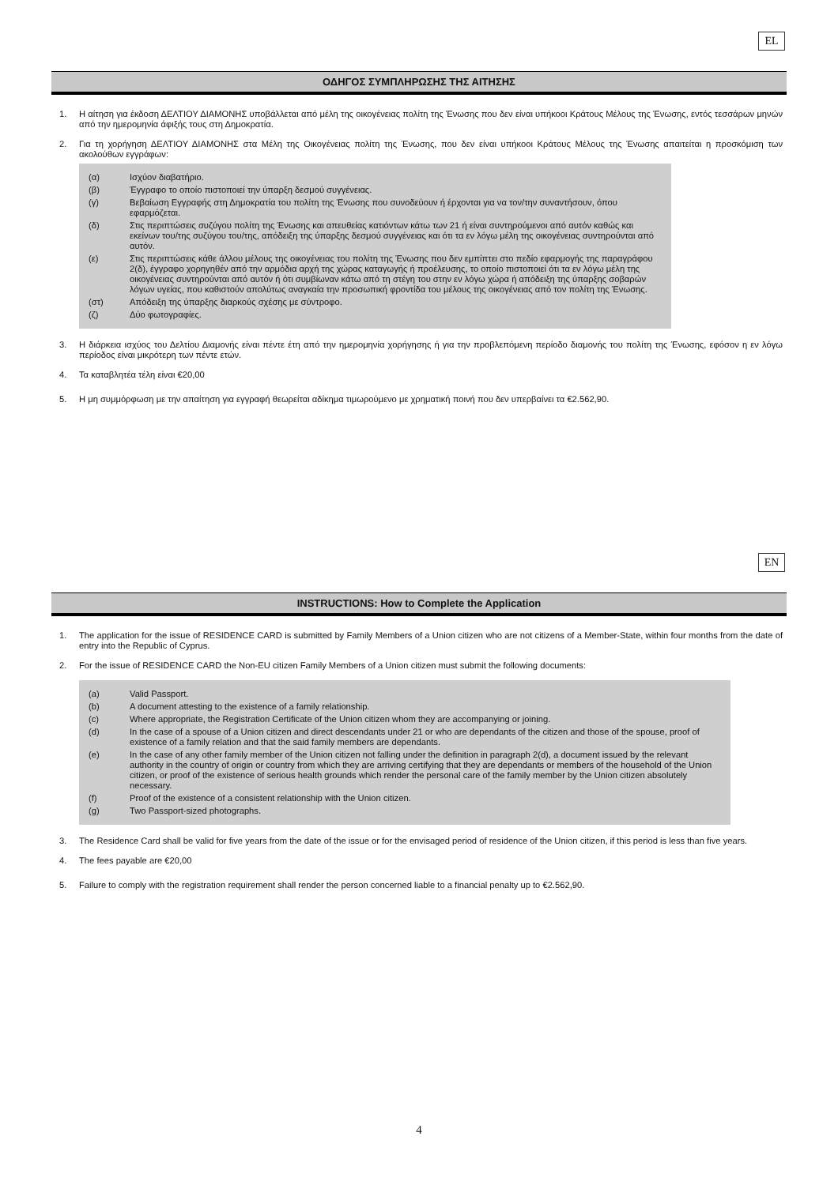EL
ΟΔΗΓΟΣ ΣΥΜΠΛΗΡΩΣΗΣ ΤΗΣ ΑΙΤΗΣΗΣ
1. Η αίτηση για έκδοση ΔΕΛΤΙΟΥ ΔΙΑΜΟΝΗΣ υποβάλλεται από μέλη της οικογένειας πολίτη της Ένωσης που δεν είναι υπήκοοι Κράτους Μέλους της Ένωσης, εντός τεσσάρων μηνών από την ημερομηνία άφιξής τους στη Δημοκρατία.
2. Για τη χορήγηση ΔΕΛΤΙΟΥ ΔΙΑΜΟΝΗΣ στα Μέλη της Οικογένειας πολίτη της Ένωσης, που δεν είναι υπήκοοι Κράτους Μέλους της Ένωσης απαιτείται η προσκόμιση των ακολούθων εγγράφων:
(α) Ισχύον διαβατήριο.
(β) Έγγραφο το οποίο πιστοποιεί την ύπαρξη δεσμού συγγένειας.
(γ) Βεβαίωση Εγγραφής στη Δημοκρατία του πολίτη της Ένωσης που συνοδεύουν ή έρχονται για να τον/την συναντήσουν, όπου εφαρμόζεται.
(δ) Στις περιπτώσεις συζύγου πολίτη της Ένωσης και απευθείας κατιόντων κάτω των 21 ή είναι συντηρούμενοι από αυτόν καθώς και εκείνων του/της συζύγου του/της, απόδειξη της ύπαρξης δεσμού συγγένειας και ότι τα εν λόγω μέλη της οικογένειας συντηρούνται από αυτόν.
(ε) Στις περιπτώσεις κάθε άλλου μέλους της οικογένειας του πολίτη της Ένωσης που δεν εμπίπτει στο πεδίο εφαρμογής της παραγράφου 2(δ), έγγραφο χορηγηθέν από την αρμόδια αρχή της χώρας καταγωγής ή προέλευσης, το οποίο πιστοποιεί ότι τα εν λόγω μέλη της οικογένειας συντηρούνται από αυτόν ή ότι συμβίωναν κάτω από τη στέγη του στην εν λόγω χώρα ή απόδειξη της ύπαρξης σοβαρών λόγων υγείας, που καθιστούν απολύτως αναγκαία την προσωπική φροντίδα του μέλους της οικογένειας από τον πολίτη της Ένωσης.
(στ) Απόδειξη της ύπαρξης διαρκούς σχέσης με σύντροφο.
(ζ) Δύο φωτογραφίες.
3. Η διάρκεια ισχύος του Δελτίου Διαμονής είναι πέντε έτη από την ημερομηνία χορήγησης ή για την προβλεπόμενη περίοδο διαμονής του πολίτη της Ένωσης, εφόσον η εν λόγω περίοδος είναι μικρότερη των πέντε ετών.
4. Τα καταβλητέα τέλη είναι €20,00
5. Η μη συμμόρφωση με την απαίτηση για εγγραφή θεωρείται αδίκημα τιμωρούμενο με χρηματική ποινή που δεν υπερβαίνει τα €2.562,90.
EN
INSTRUCTIONS: How to Complete the Application
1. The application for the issue of RESIDENCE CARD is submitted by Family Members of a Union citizen who are not citizens of a Member-State, within four months from the date of entry into the Republic of Cyprus.
2. For the issue of RESIDENCE CARD the Non-EU citizen Family Members of a Union citizen must submit the following documents:
(a) Valid Passport.
(b) A document attesting to the existence of a family relationship.
(c) Where appropriate, the Registration Certificate of the Union citizen whom they are accompanying or joining.
(d) In the case of a spouse of a Union citizen and direct descendants under 21 or who are dependants of the citizen and those of the spouse, proof of existence of a family relation and that the said family members are dependants.
(e) In the case of any other family member of the Union citizen not falling under the definition in paragraph 2(d), a document issued by the relevant authority in the country of origin or country from which they are arriving certifying that they are dependants or members of the household of the Union citizen, or proof of the existence of serious health grounds which render the personal care of the family member by the Union citizen absolutely necessary.
(f) Proof of the existence of a consistent relationship with the Union citizen.
(g) Two Passport-sized photographs.
3. The Residence Card shall be valid for five years from the date of the issue or for the envisaged period of residence of the Union citizen, if this period is less than five years.
4. The fees payable are €20,00
5. Failure to comply with the registration requirement shall render the person concerned liable to a financial penalty up to €2.562,90.
4